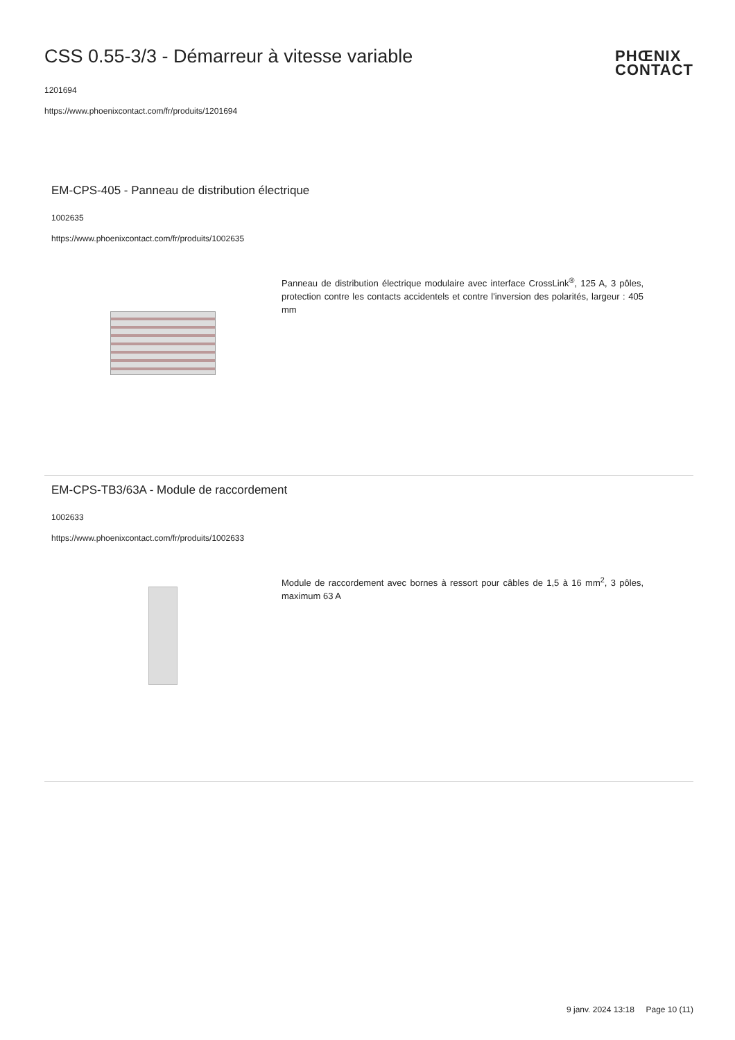CSS 0.55-3/3 - Démarreur à vitesse variable
1201694
https://www.phoenixcontact.com/fr/produits/1201694
PHŒNIX
CONTACT
EM-CPS-405 - Panneau de distribution électrique
1002635
https://www.phoenixcontact.com/fr/produits/1002635
Panneau de distribution électrique modulaire avec interface CrossLink<sup>®</sup>, 125 A, 3 pôles, protection contre les contacts accidentels et contre l'inversion des polarités, largeur : 405 mm
EM-CPS-TB3/63A - Module de raccordement
1002633
https://www.phoenixcontact.com/fr/produits/1002633
Module de raccordement avec bornes à ressort pour câbles de 1,5 à 16 mm<sup>2</sup>, 3 pôles, maximum 63 A
9 janv. 2024 13:18 Page 10 (11)